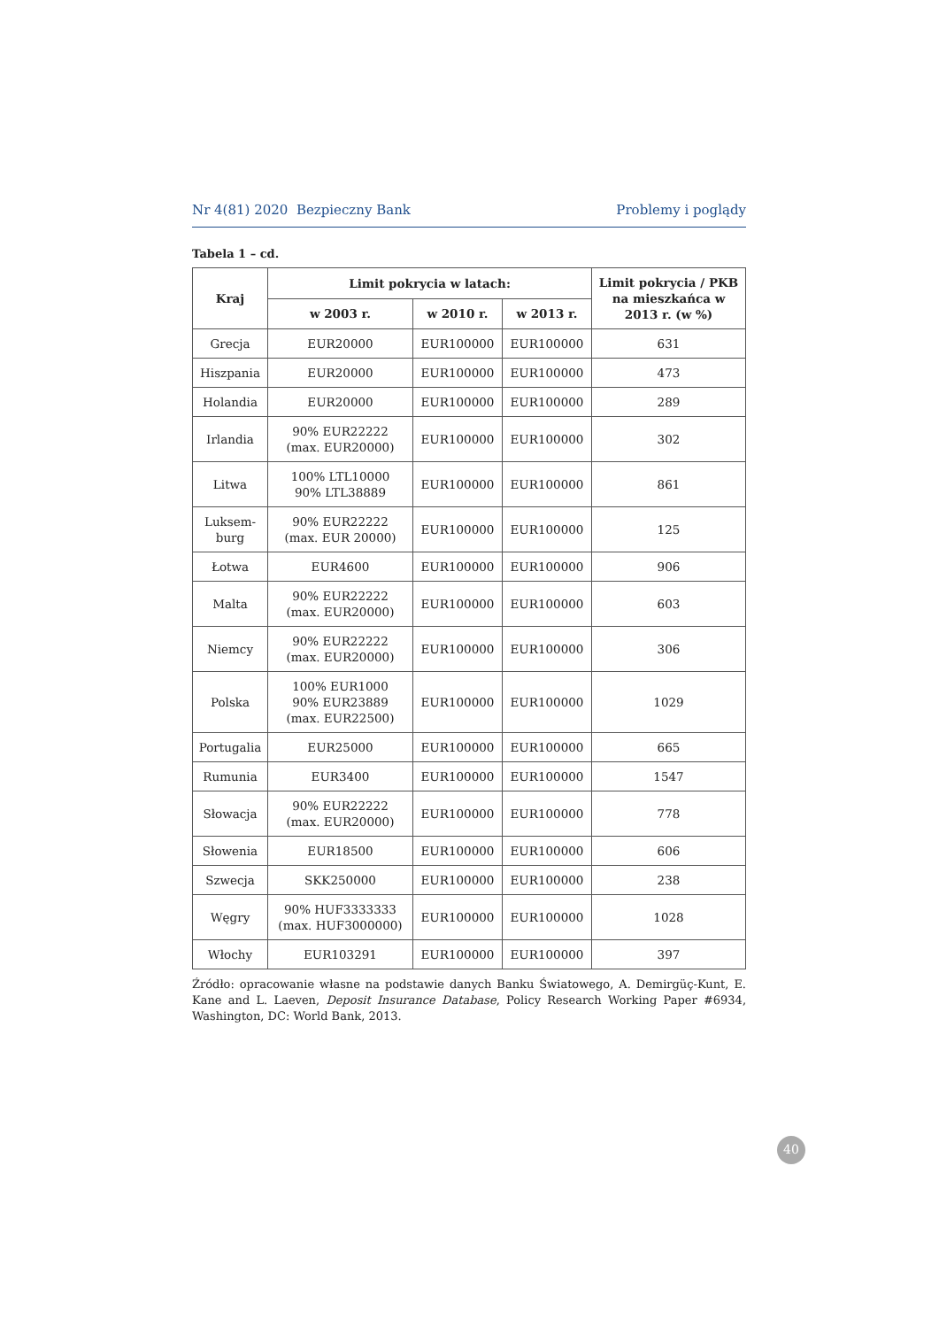Nr 4(81) 2020 Bezpieczny Bank Problemy i poglądy
Tabela 1 – cd.
| Kraj | Limit pokrycia w latach: | | | Limit pokrycia / PKB na mieszkańca w 2013 r. (w %) |
| --- | --- | --- | --- | --- |
| | w 2003 r. | w 2010 r. | w 2013 r. | |
| Grecja | EUR20000 | EUR100000 | EUR100000 | 631 |
| Hiszpania | EUR20000 | EUR100000 | EUR100000 | 473 |
| Holandia | EUR20000 | EUR100000 | EUR100000 | 289 |
| Irlandia | 90% EUR22222 (max. EUR20000) | EUR100000 | EUR100000 | 302 |
| Litwa | 100% LTL10000 90% LTL38889 | EUR100000 | EUR100000 | 861 |
| Luksem- burg | 90% EUR22222 (max. EUR 20000) | EUR100000 | EUR100000 | 125 |
| Łotwa | EUR4600 | EUR100000 | EUR100000 | 906 |
| Malta | 90% EUR22222 (max. EUR20000) | EUR100000 | EUR100000 | 603 |
| Niemcy | 90% EUR22222 (max. EUR20000) | EUR100000 | EUR100000 | 306 |
| Polska | 100% EUR1000 90% EUR23889 (max. EUR22500) | EUR100000 | EUR100000 | 1029 |
| Portugalia | EUR25000 | EUR100000 | EUR100000 | 665 |
| Rumunia | EUR3400 | EUR100000 | EUR100000 | 1547 |
| Słowacja | 90% EUR22222 (max. EUR20000) | EUR100000 | EUR100000 | 778 |
| Słowenia | EUR18500 | EUR100000 | EUR100000 | 606 |
| Szwecja | SKK250000 | EUR100000 | EUR100000 | 238 |
| Węgry | 90% HUF3333333 (max. HUF3000000) | EUR100000 | EUR100000 | 1028 |
| Włochy | EUR103291 | EUR100000 | EUR100000 | 397 |
Źródło: opracowanie własne na podstawie danych Banku Światowego, A. Demirgüç-Kunt, E. Kane and L. Laeven, Deposit Insurance Database, Policy Research Working Paper #6934, Washington, DC: World Bank, 2013.
40